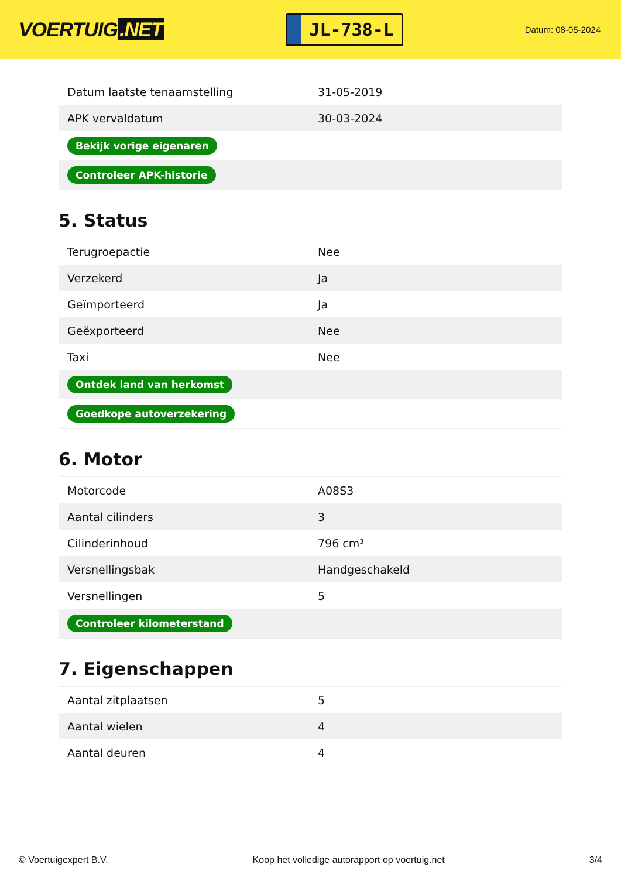VOERTUIG.NET
JL-738-L
Datum: 08-05-2024
| Datum laatste tenaamstelling | 31-05-2019 |
| APK vervaldatum | 30-03-2024 |
| Bekijk vorige eigenaren | |
| Controleer APK-historie | |
5. Status
| Terugroepactie | Nee |
| Verzekerd | Ja |
| Geïmporteerd | Ja |
| Geëxporteerd | Nee |
| Taxi | Nee |
| Ontdek land van herkomst | |
| Goedkope autoverzekering | |
6. Motor
| Motorcode | A08S3 |
| Aantal cilinders | 3 |
| Cilinderinhoud | 796 cm³ |
| Versnellingsbak | Handgeschakeld |
| Versnellingen | 5 |
| Controleer kilometerstand | |
7. Eigenschappen
| Aantal zitplaatsen | 5 |
| Aantal wielen | 4 |
| Aantal deuren | 4 |
© Voertuigexpert B.V. Koop het volledige autorapport op voertuig.net 3/4